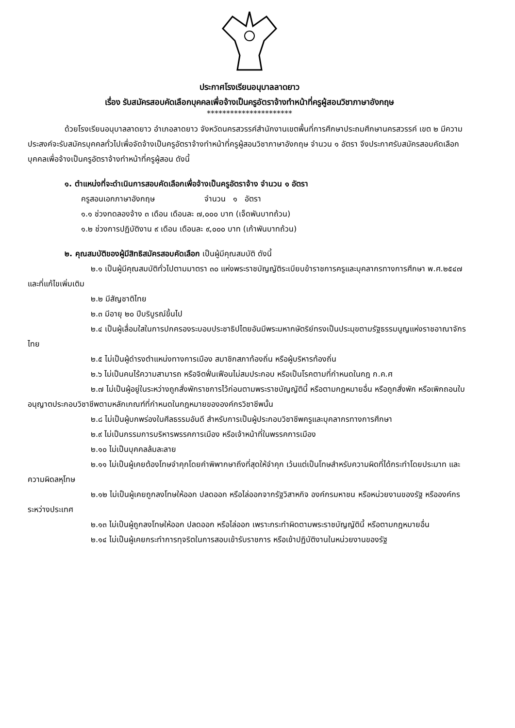ประกาศโรงเรียนอนุบาลลาดยาว
เรื่อง รับสมัครสอบคัดเลือกบุคคลเพื่อจ้างเป็นครูอัตราจ้างทำหน้าที่ครูผู้สอนวิชาภาษาอังกฤษ
**********************
ด้วยโรงเรียนอนุบาลลาดยาว อำเภอลาดยาว จังหวัดนครสวรรค์สำนักงานเขตพื้นที่การศึกษาประถมศึกษานครสวรรค์ เขต ๒ มีความประสงค์จะรับสมัครบุคคลทั่วไปเพื่อจัดจ้างเป็นครูอัตราจ้างทำหน้าที่ครูผู้สอนวิชาภาษาอังกฤษ จำนวน ๑ อัตรา จึงประกาศรับสมัครสอบคัดเลือกบุคคลเพื่อจ้างเป็นครูอัตราจ้างทำหน้าที่ครูผู้สอน ดังนี้
๑. ตำแหน่งที่จะดำเนินการสอบคัดเลือกเพื่อจ้างเป็นครูอัตราจ้าง จำนวน ๑ อัตรา
ครูสอนเอกภาษาอังกฤษ จำนวน ๑ อัตรา
๑.๑ ช่วงทดลองจ้าง ๓ เดือน เดือนละ ๗,๐๐๐ บาท (เจ็ดพันบาทถ้วน)
๑.๒ ช่วงการปฏิบัติงาน ๙ เดือน เดือนละ ๙,๐๐๐ บาท (เก้าพันบาทถ้วน)
๒. คุณสมบัติของผู้มีสิทธิสมัครสอบคัดเลือก เป็นผู้มีคุณสมบัติ ดังนี้
๒.๑ เป็นผู้มีคุณสมบัติทั่วไปตามมาตรา ๓๐ แห่งพระราชบัญญัติระเบียบข้าราชการครูและบุคลากรทางการศึกษา พ.ศ.๒๕๔๗ และที่แก้ไขเพิ่มเติม
๒.๒ มีสัญชาติไทย
๒.๓ มีอายุ ๒๐ ปีบริบูรณ์ขึ้นไป
๒.๔ เป็นผู้เลื่อมใสในการปกครองระบอบประชาธิปไตยอันมีพระมหากษัตริย์ทรงเป็นประมุขตามรัฐธรรมนูญแห่งราชอาณาจักรไทย
๒.๕ ไม่เป็นผู้ดำรงตำแหน่งทางการเมือง สมาชิกสภาท้องถิ่น หรือผู้บริหารท้องถิ่น
๒.๖ ไม่เป็นคนไร้ความสามารถ หรือจิตฟั่นเฟือนไม่สมประกอบ หรือเป็นโรคตามที่กำหนดในกฎ ก.ค.ศ
๒.๗ ไม่เป็นผู้อยู่ในระหว่างถูกสั่งพักราชการไว้ก่อนตามพระราชบัญญัตินี้ หรือตามกฎหมายอื่น หรือถูกสั่งพัก หรือเพิกถอนใบอนุญาตประกอบวิชาชีพตามหลักเกณฑ์ที่กำหนดในกฎหมายขององค์กรวิชาชีพนั้น
๒.๘ ไม่เป็นผู้บกพร่องในศีลธรรมอันดี สำหรับการเป็นผู้ประกอบวิชาชีพครูและบุคลากรทางการศึกษา
๒.๙ ไม่เป็นกรรมการบริหารพรรคการเมือง หรือเจ้าหน้าที่ในพรรคการเมือง
๒.๑๐ ไม่เป็นบุคคลล้มละลาย
๒.๑๑ ไม่เป็นผู้เคยต้องโทษจำคุกโดยคำพิพากษาถึงที่สุดให้จำคุก เว้นแต่เป็นโทษสำหรับความผิดที่ได้กระทำโดยประมาท และความผิดลหุโทษ
๒.๑๒ ไม่เป็นผู้เคยถูกลงโทษให้ออก ปลดออก หรือไล่ออกจากรัฐวิสาหกิจ องค์กรมหาชน หรือหน่วยงานของรัฐ หรือองค์กรระหว่างประเทศ
๒.๑๓ ไม่เป็นผู้ถูกลงโทษให้ออก ปลดออก หรือไล่ออก เพราะกระทำผิดตามพระราชบัญญัตินี้ หรือตามกฎหมายอื่น
๒.๑๔ ไม่เป็นผู้เคยกระทำการทุจริตในการสอบเข้ารับราชการ หรือเข้าปฏิบัติงานในหน่วยงานของรัฐ